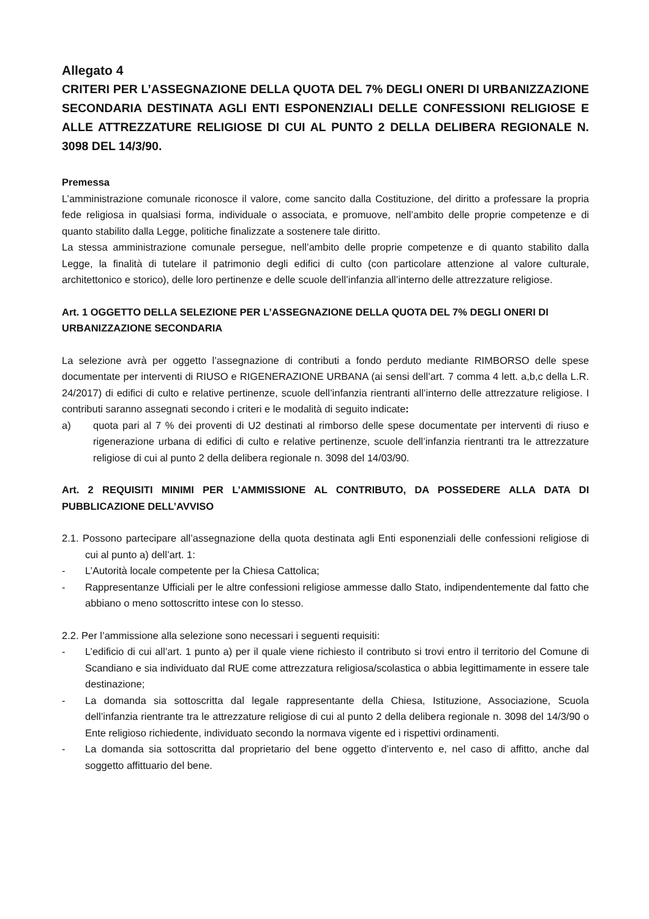Allegato 4
CRITERI PER L’ASSEGNAZIONE DELLA QUOTA DEL 7% DEGLI ONERI DI URBANIZZAZIONE SECONDARIA DESTINATA AGLI ENTI ESPONENZIALI DELLE CONFESSIONI RELIGIOSE E ALLE ATTREZZATURE RELIGIOSE DI CUI AL PUNTO 2 DELLA DELIBERA REGIONALE N. 3098 DEL 14/3/90.
Premessa
L’amministrazione comunale riconosce il valore, come sancito dalla Costituzione, del diritto a professare la propria fede religiosa in qualsiasi forma, individuale o associata, e promuove, nell’ambito delle proprie competenze e di quanto stabilito dalla Legge, politiche finalizzate a sostenere tale diritto.
La stessa amministrazione comunale persegue, nell’ambito delle proprie competenze e di quanto stabilito dalla Legge, la finalità di tutelare il patrimonio degli edifici di culto (con particolare attenzione al valore culturale, architettonico e storico), delle loro pertinenze e delle scuole dell’infanzia all’interno delle attrezzature religiose.
Art. 1 OGGETTO DELLA SELEZIONE PER L’ASSEGNAZIONE DELLA QUOTA DEL 7% DEGLI ONERI DI URBANIZZAZIONE SECONDARIA
La selezione avrà per oggetto l’assegnazione di contributi a fondo perduto mediante RIMBORSO delle spese documentate per interventi di RIUSO e RIGENERAZIONE URBANA (ai sensi dell’art. 7 comma 4 lett. a,b,c della L.R. 24/2017) di edifici di culto e relative pertinenze, scuole dell’infanzia rientranti all’interno delle attrezzature religiose. I contributi saranno assegnati secondo i criteri e le modalità di seguito indicate:
a) quota pari al 7 % dei proventi di U2 destinati al rimborso delle spese documentate per interventi di riuso e rigenerazione urbana di edifici di culto e relative pertinenze, scuole dell’infanzia rientranti tra le attrezzature religiose di cui al punto 2 della delibera regionale n. 3098 del 14/03/90.
Art. 2 REQUISITI MINIMI PER L’AMMISSIONE AL CONTRIBUTO, DA POSSEDERE ALLA DATA DI PUBBLICAZIONE DELL’AVVISO
2.1. Possono partecipare all’assegnazione della quota destinata agli Enti esponenziali delle confessioni religiose di cui al punto a) dell’art. 1:
- L’Autorità locale competente per la Chiesa Cattolica;
- Rappresentanze Ufficiali per le altre confessioni religiose ammesse dallo Stato, indipendentemente dal fatto che abbiano o meno sottoscritto intese con lo stesso.
2.2. Per l’ammissione alla selezione sono necessari i seguenti requisiti:
- L’edificio di cui all’art. 1 punto a) per il quale viene richiesto il contributo si trovi entro il territorio del Comune di Scandiano e sia individuato dal RUE come attrezzatura religiosa/scolastica o abbia legittimamente in essere tale destinazione;
- La domanda sia sottoscritta dal legale rappresentante della Chiesa, Istituzione, Associazione, Scuola dell’infanzia rientrante tra le attrezzature religiose di cui al punto 2 della delibera regionale n. 3098 del 14/3/90 o Ente religioso richiedente, individuato secondo la normava vigente ed i rispettivi ordinamenti.
- La domanda sia sottoscritta dal proprietario del bene oggetto d’intervento e, nel caso di affitto, anche dal soggetto affittuario del bene.